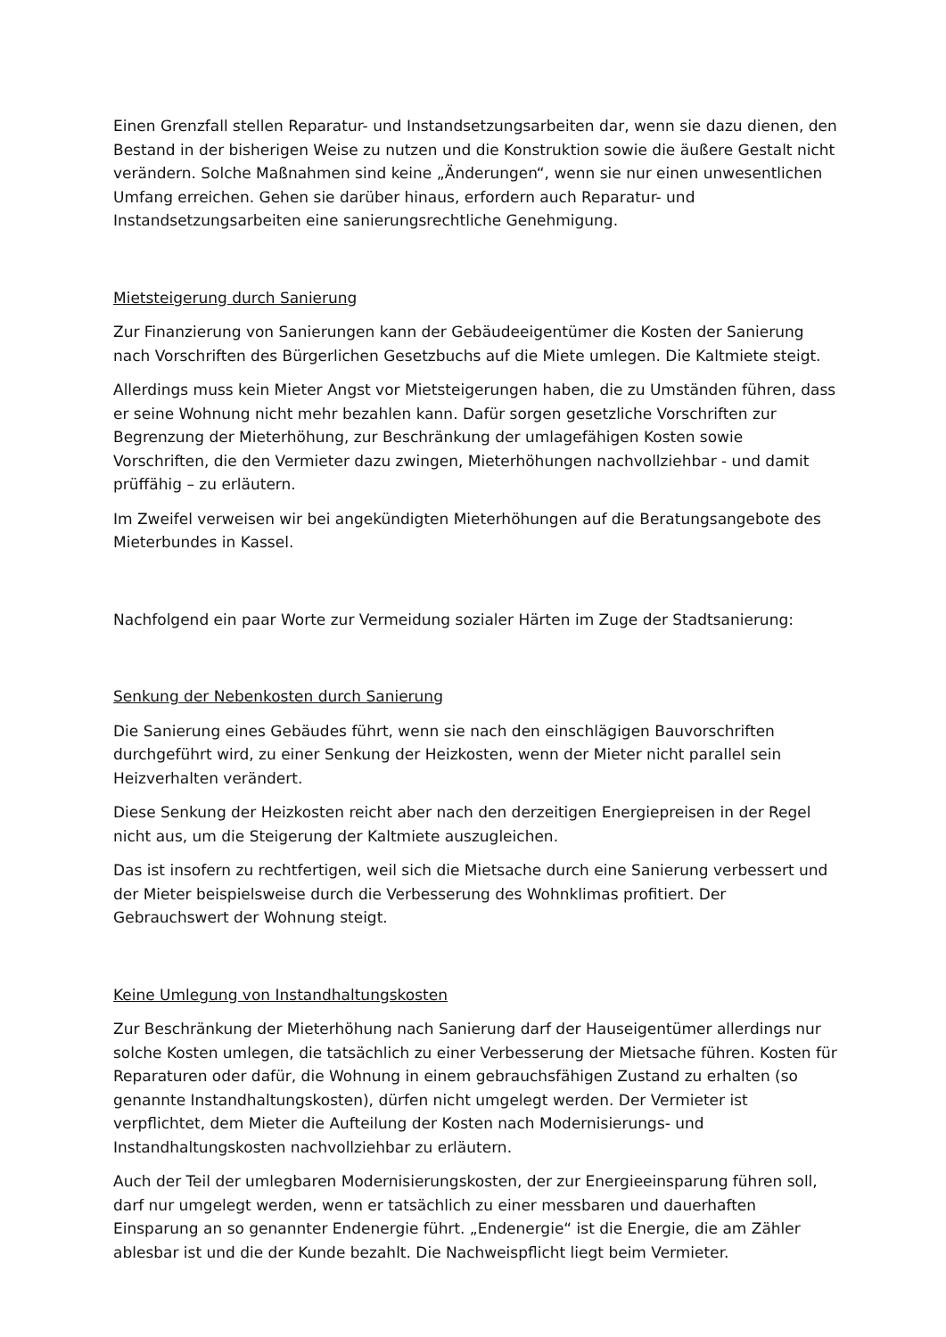Einen Grenzfall stellen Reparatur- und Instandsetzungsarbeiten dar, wenn sie dazu dienen, den Bestand in der bisherigen Weise zu nutzen und die Konstruktion sowie die äußere Gestalt nicht verändern. Solche Maßnahmen sind keine „Änderungen“, wenn sie nur einen unwesentlichen Umfang erreichen. Gehen sie darüber hinaus, erfordern auch Reparatur- und Instandsetzungsarbeiten eine sanierungsrechtliche Genehmigung.
Mietsteigerung durch Sanierung
Zur Finanzierung von Sanierungen kann der Gebäudeeigentümer die Kosten der Sanierung nach Vorschriften des Bürgerlichen Gesetzbuchs auf die Miete umlegen. Die Kaltmiete steigt.
Allerdings muss kein Mieter Angst vor Mietsteigerungen haben, die zu Umständen führen, dass er seine Wohnung nicht mehr bezahlen kann. Dafür sorgen gesetzliche Vorschriften zur Begrenzung der Mieterhöhung, zur Beschränkung der umlagefähigen Kosten sowie Vorschriften, die den Vermieter dazu zwingen, Mieterhöhungen nachvollziehbar - und damit prüffähig – zu erläutern.
Im Zweifel verweisen wir bei angekündigten Mieterhöhungen auf die Beratungsangebote des Mieterbundes in Kassel.
Nachfolgend ein paar Worte zur Vermeidung sozialer Härten im Zuge der Stadtsanierung:
Senkung der Nebenkosten durch Sanierung
Die Sanierung eines Gebäudes führt, wenn sie nach den einschlägigen Bauvorschriften durchgeführt wird, zu einer Senkung der Heizkosten, wenn der Mieter nicht parallel sein Heizverhalten verändert.
Diese Senkung der Heizkosten reicht aber nach den derzeitigen Energiepreisen in der Regel nicht aus, um die Steigerung der Kaltmiete auszugleichen.
Das ist insofern zu rechtfertigen, weil sich die Mietsache durch eine Sanierung verbessert und der Mieter beispielsweise durch die Verbesserung des Wohnklimas profitiert. Der Gebrauchswert der Wohnung steigt.
Keine Umlegung von Instandhaltungskosten
Zur Beschränkung der Mieterhöhung nach Sanierung darf der Hauseigentümer allerdings nur solche Kosten umlegen, die tatsächlich zu einer Verbesserung der Mietsache führen. Kosten für Reparaturen oder dafür, die Wohnung in einem gebrauchsfähigen Zustand zu erhalten (so genannte Instandhaltungskosten), dürfen nicht umgelegt werden. Der Vermieter ist verpflichtet, dem Mieter die Aufteilung der Kosten nach Modernisierungs- und Instandhaltungskosten nachvollziehbar zu erläutern.
Auch der Teil der umlegbaren Modernisierungskosten, der zur Energieeinsparung führen soll, darf nur umgelegt werden, wenn er tatsächlich zu einer messbaren und dauerhaften Einsparung an so genannter Endenergie führt. „Endenergie“ ist die Energie, die am Zähler ablesbar ist und die der Kunde bezahlt. Die Nachweispflicht liegt beim Vermieter.